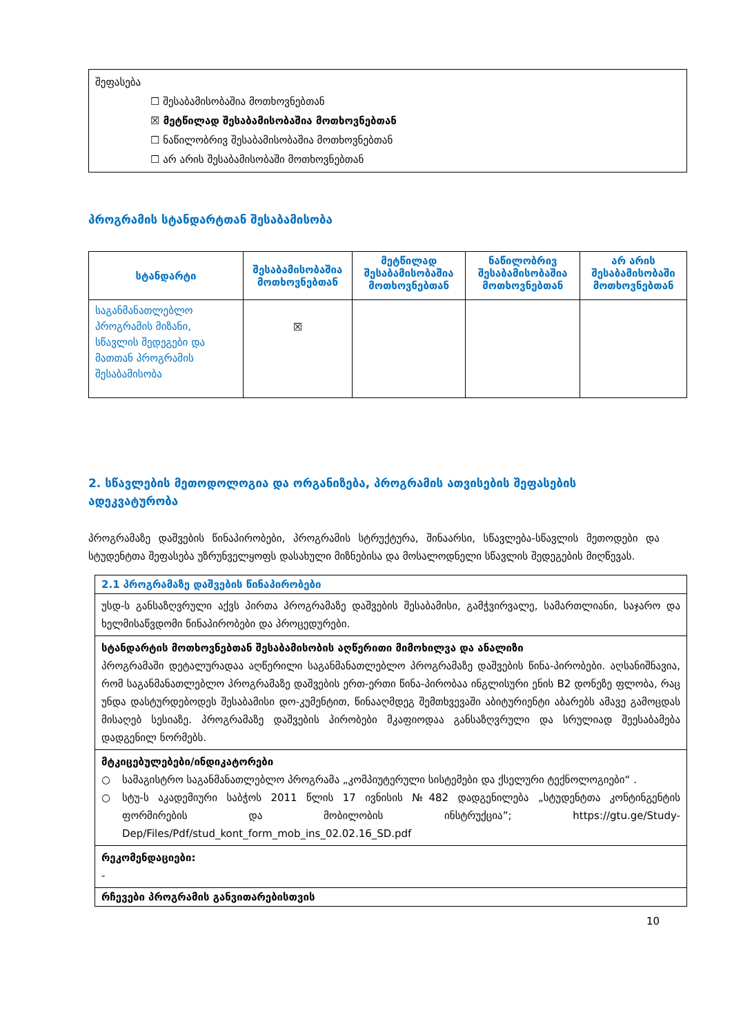| შეფასება ☐ შესაბამისობაშია მოთხოვნებთან ☒ მეტწილად შესაბამისობაშია მოთხოვნებთან ☐ ნაწილობრივ შესაბამისობაშია მოთხოვნებთან ☐ არ არის შესაბამისობაში მოთხოვნებთან |
პროგრამის სტანდარტთან შესაბამისობა
| სტანდარტი | შესაბამისობაშია მოთხოვნებთან | მეტწილად შესაბამისობაშია მოთხოვნებთან | ნაწილობრივ შესაბამისობაშია მოთხოვნებთან | არ არის შესაბამისობაში მოთხოვნებთან |
| --- | --- | --- | --- | --- |
| საგანმანათლებლო პროგრამის მიზანი, სწავლის შედეგები და მათთან პროგრამის შესაბამისობა | ☒ | | | |
2. სწავლების მეთოდოლოგია და ორგანიზება, პროგრამის ათვისების შეფასების ადეკვატურობა
პროგრამაზე დაშვების წინაპირობები, პროგრამის სტრუქტურა, შინაარსი, სწავლება-სწავლის მეთოდები და სტუდენტთა შეფასება უზრუნველყოფს დასახული მიზნებისა და მოსალოდნელი სწავლის შედეგების მიღწევას.
| 2.1 პროგრამაზე დაშვების წინაპირობები |
| უსდ-ს განსაზღვრული აქვს პირთა პროგრამაზე დაშვების შესაბამისი, გამჭვირვალე, სამართლიანი, საჯარო და ხელმისაწვდომი წინაპირობები და პროცედურები. |
| სტანდარტის მოთხოვნებთან შესაბამისობის აღწერითი მიმოხილვა და ანალიზი პროგრამაში დეტალურადაა აღწერილი საგანმანათლებლო პროგრამაზე დაშვების წინა-პირობები. აღსანიშნავია, რომ საგანმანათლებლო პროგრამაზე დაშვების ერთ-ერთი წინა-პირობაა ინგლისური ენის B2 დონეზე ფლობა, რაც უნდა დასტურდებოდეს შესაბამისი დო-კუმენტით, წინააღმდეგ შემთხვევაში აბიტურიენტი აბარებს ამავე გამოცდას მისაღებ სესიაზე. პროგრამაზე დაშვების პირობები მკაფიოდაა განსაზღვრული და სრულიად შეესაბამება დადგენილ ნორმებს. |
| მტკიცებულებები/ინდიკატორები ○ სამაგისტრო საგანმანათლებლო პროგრამა „კომპიუტერული სისტემები და ქსელური ტექნოლოგიები“ . ○ სტუ-ს აკადემიური საბჭოს 2011 წლის 17 ივნისის №482 დადგენილება „სტუდენტთა კონტინგენტის ფორმირების და მობილობის ინსტრუქცია”; https://gtu.ge/Study-Dep/Files/Pdf/stud_kont_form_mob_ins_02.02.16_SD.pdf |
| რეკომენდაციები: - |
| რჩევები პროგრამის განვითარებისთვის |
10